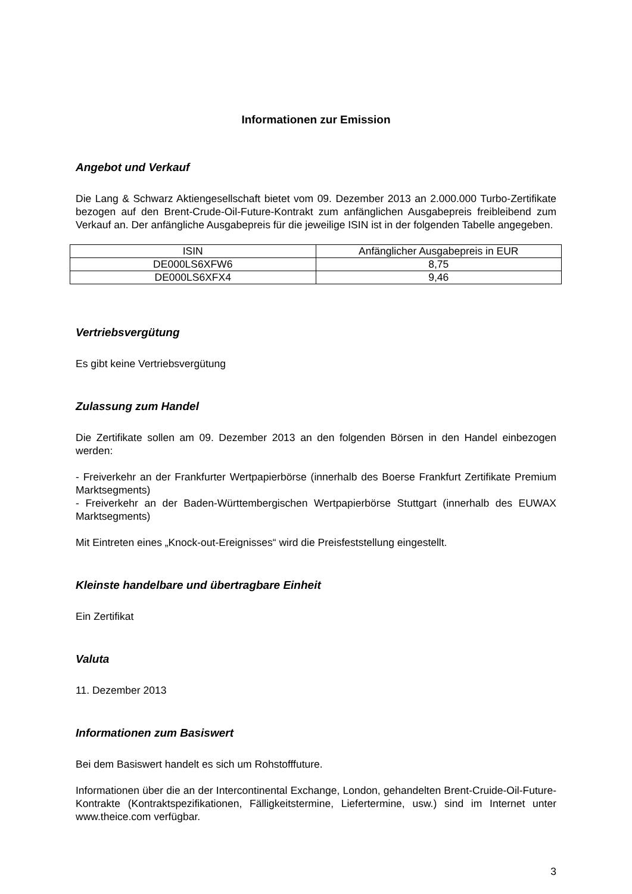Informationen zur Emission
Angebot und Verkauf
Die Lang & Schwarz Aktiengesellschaft bietet vom 09. Dezember 2013 an 2.000.000 Turbo-Zertifikate bezogen auf den Brent-Crude-Oil-Future-Kontrakt zum anfänglichen Ausgabepreis freibleibend zum Verkauf an. Der anfängliche Ausgabepreis für die jeweilige ISIN ist in der folgenden Tabelle angegeben.
| ISIN | Anfänglicher Ausgabepreis in EUR |
| --- | --- |
| DE000LS6XFW6 | 8,75 |
| DE000LS6XFX4 | 9,46 |
Vertriebsvergütung
Es gibt keine Vertriebsvergütung
Zulassung zum Handel
Die Zertifikate sollen am 09. Dezember 2013 an den folgenden Börsen in den Handel einbezogen werden:
- Freiverkehr an der Frankfurter Wertpapierbörse (innerhalb des Boerse Frankfurt Zertifikate Premium Marktsegments)
- Freiverkehr an der Baden-Württembergischen Wertpapierbörse Stuttgart (innerhalb des EUWAX Marktsegments)
Mit Eintreten eines „Knock-out-Ereignisses“ wird die Preisfeststellung eingestellt.
Kleinste handelbare und übertragbare Einheit
Ein Zertifikat
Valuta
11. Dezember 2013
Informationen zum Basiswert
Bei dem Basiswert handelt es sich um Rohstofffuture.
Informationen über die an der Intercontinental Exchange, London, gehandelten Brent-Cruide-Oil-Future-Kontrakte (Kontraktspezifikationen, Fälligkeitstermine, Liefertermine, usw.) sind im Internet unter www.theice.com verfügbar.
3